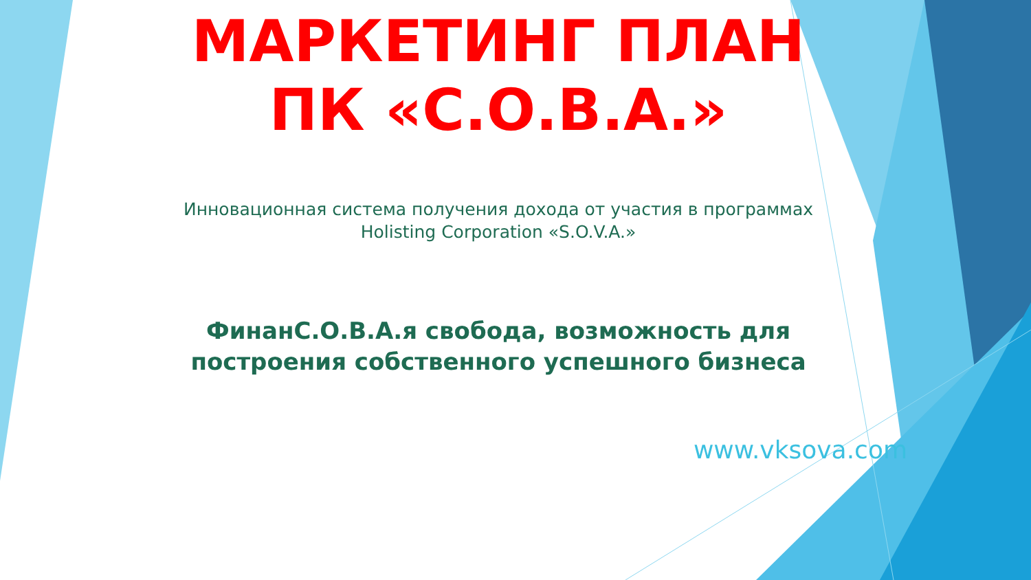МАРКЕТИНГ ПЛАН
ПК «С.О.В.А.»
Инновационная система получения дохода от участия в программах
Holisting Corporation «S.O.V.A.»
ФинанС.О.В.А.я свобода, возможность для
построения собственного успешного бизнеса
www.vksova.com